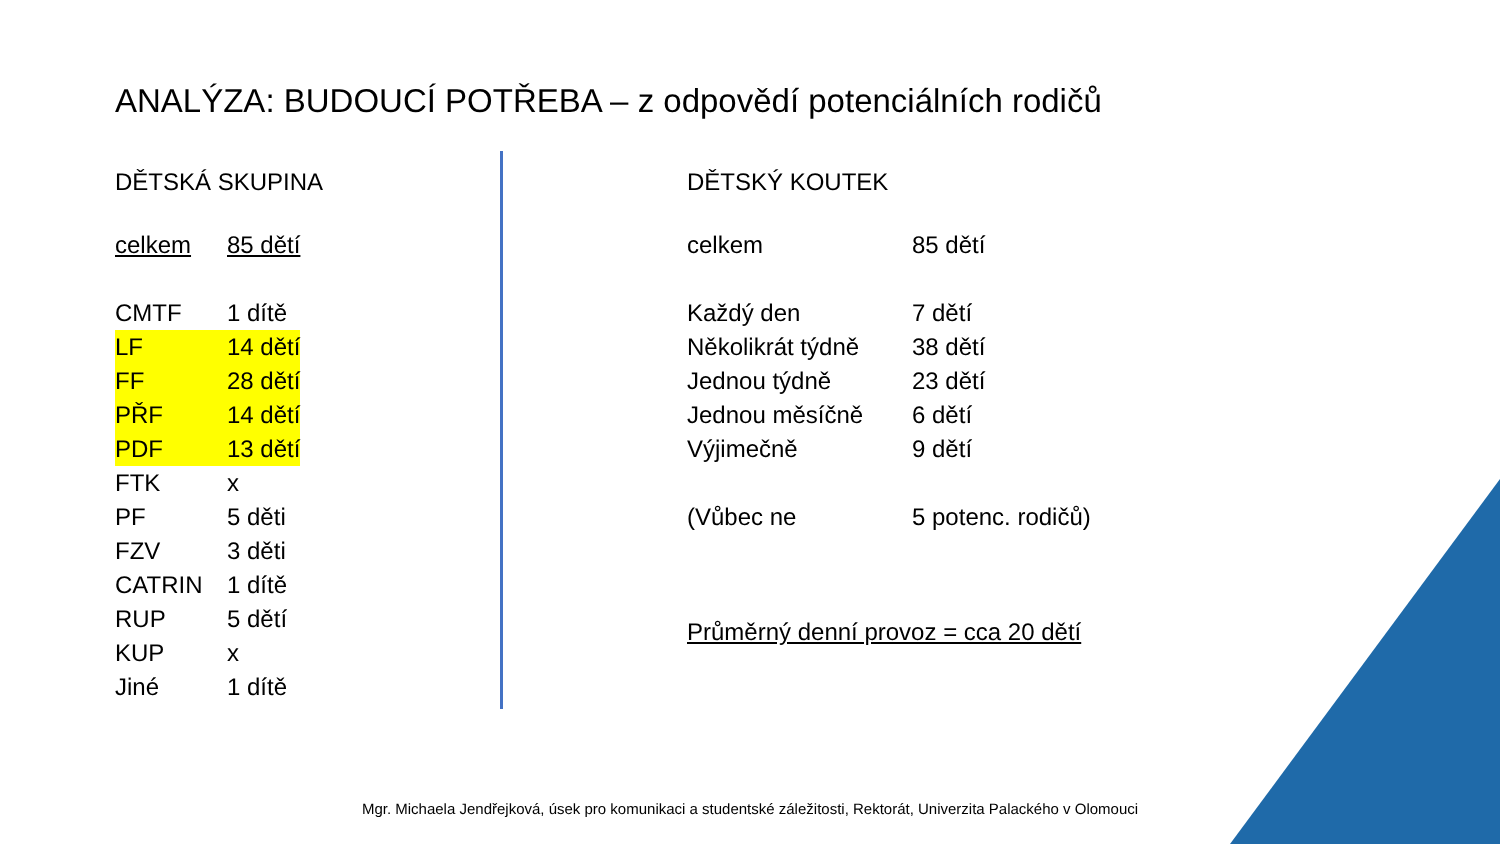ANALÝZA: BUDOUCÍ POTŘEBA – z odpovědí potenciálních rodičů
DĚTSKÁ SKUPINA
| celkem | 85 dětí |
| CMTF | 1 dítě |
| LF | 14 dětí |
| FF | 28 dětí |
| PŘF | 14 dětí |
| PDF | 13 dětí |
| FTK | x |
| PF | 5 děti |
| FZV | 3 děti |
| CATRIN | 1 dítě |
| RUP | 5 dětí |
| KUP | x |
| Jiné | 1 dítě |
DĚTSKÝ KOUTEK
| celkem | 85 dětí |
| Každý den | 7 dětí |
| Několikrát týdně | 38 dětí |
| Jednou týdně | 23 dětí |
| Jednou měsíčně | 6 dětí |
| Výjimečně | 9 dětí |
| (Vůbec ne | 5 potenc. rodičů) |
Průměrný denní provoz = cca 20 dětí
Mgr. Michaela Jendřejková, úsek pro komunikaci a studentské záležitosti, Rektorát, Univerzita Palackého v Olomouci